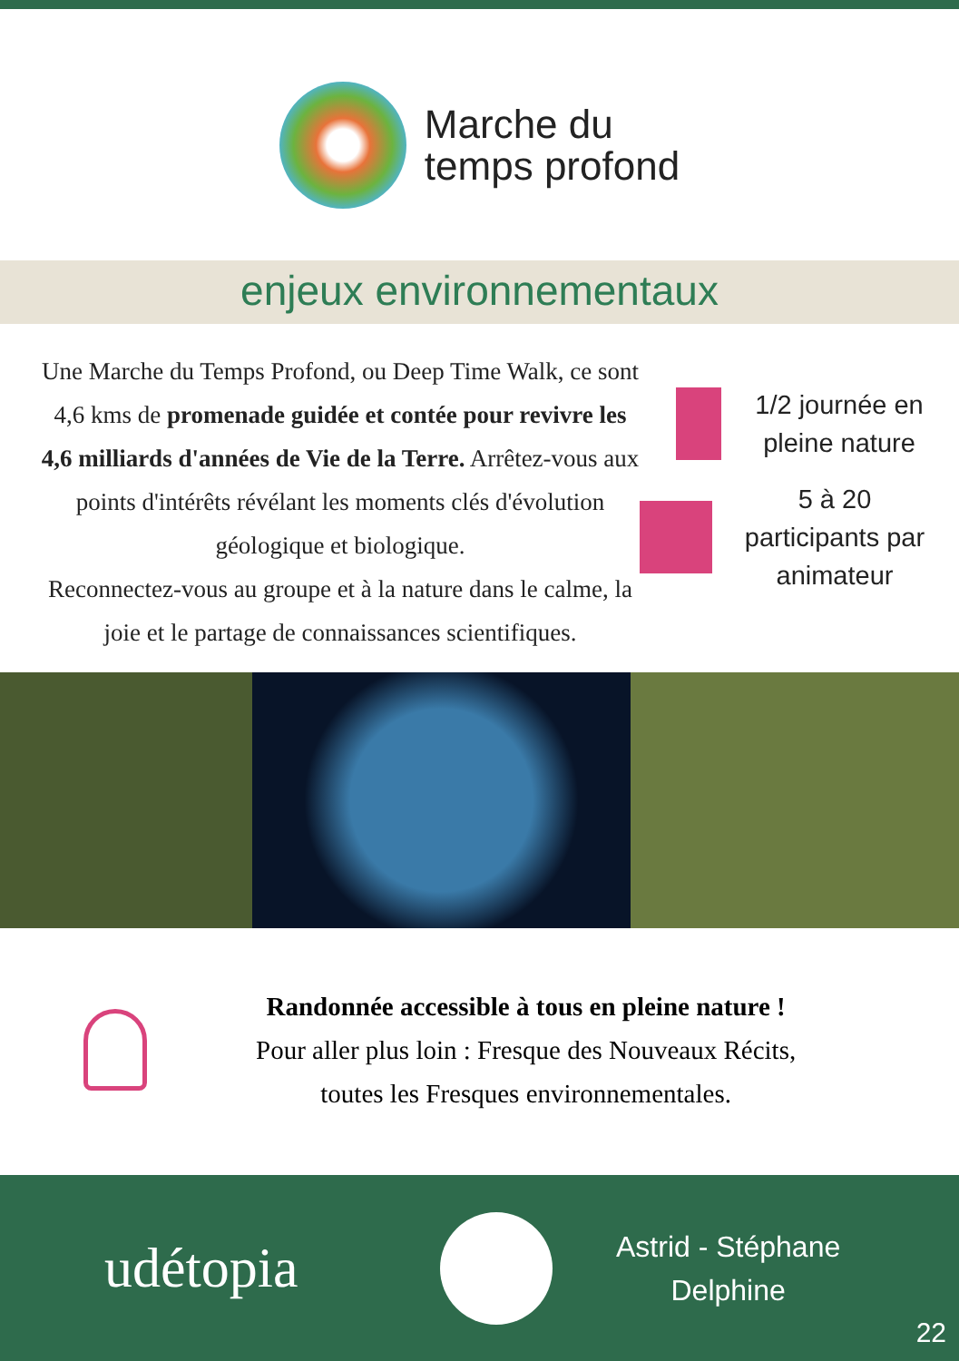Marche du
temps profond
enjeux environnementaux
Une Marche du Temps Profond, ou Deep Time Walk, ce sont 4,6 kms de promenade guidée et contée pour revivre les 4,6 milliards d'années de Vie de la Terre. Arrêtez-vous aux points d'intérêts révélant les moments clés d'évolution géologique et biologique.
Reconnectez-vous au groupe et à la nature dans le calme, la joie et le partage de connaissances scientifiques.
1/2 journée en pleine nature
5 à 20 participants par animateur
Randonnée accessible à tous en pleine nature !
Pour aller plus loin : Fresque des Nouveaux Récits,
toutes les Fresques environnementales.
udétopia
Astrid - Stéphane
Delphine
22